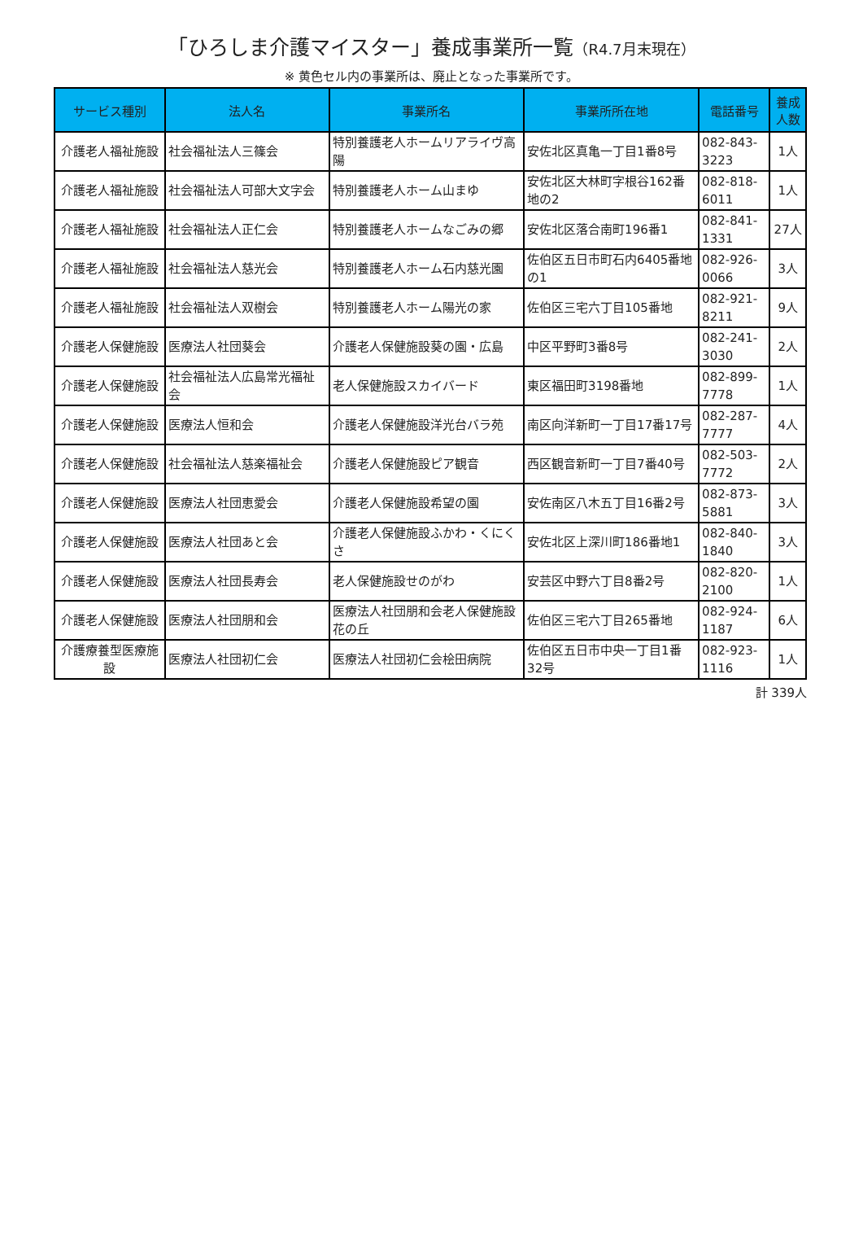「ひろしま介護マイスター」養成事業所一覧（R4.7月末現在）
※ 黄色セル内の事業所は、廃止となった事業所です。
| サービス種別 | 法人名 | 事業所名 | 事業所所在地 | 電話番号 | 養成人数 |
| --- | --- | --- | --- | --- | --- |
| 介護老人福祉施設 | 社会福祉法人三篠会 | 特別養護老人ホームリアライヴ高陽 | 安佐北区真亀一丁目1番8号 | 082-843-3223 | 1人 |
| 介護老人福祉施設 | 社会福祉法人可部大文字会 | 特別養護老人ホーム山まゆ | 安佐北区大林町字根谷162番地の2 | 082-818-6011 | 1人 |
| 介護老人福祉施設 | 社会福祉法人正仁会 | 特別養護老人ホームなごみの郷 | 安佐北区落合南町196番1 | 082-841-1331 | 27人 |
| 介護老人福祉施設 | 社会福祉法人慈光会 | 特別養護老人ホーム石内慈光園 | 佐伯区五日市町石内6405番地の1 | 082-926-0066 | 3人 |
| 介護老人福祉施設 | 社会福祉法人双樹会 | 特別養護老人ホーム陽光の家 | 佐伯区三宅六丁目105番地 | 082-921-8211 | 9人 |
| 介護老人保健施設 | 医療法人社団葵会 | 介護老人保健施設葵の園・広島 | 中区平野町3番8号 | 082-241-3030 | 2人 |
| 介護老人保健施設 | 社会福祉法人広島常光福祉会 | 老人保健施設スカイバード | 東区福田町3198番地 | 082-899-7778 | 1人 |
| 介護老人保健施設 | 医療法人恒和会 | 介護老人保健施設洋光台バラ苑 | 南区向洋新町一丁目17番17号 | 082-287-7777 | 4人 |
| 介護老人保健施設 | 社会福祉法人慈楽福祉会 | 介護老人保健施設ピア観音 | 西区観音新町一丁目7番40号 | 082-503-7772 | 2人 |
| 介護老人保健施設 | 医療法人社団恵愛会 | 介護老人保健施設希望の園 | 安佐南区八木五丁目16番2号 | 082-873-5881 | 3人 |
| 介護老人保健施設 | 医療法人社団あと会 | 介護老人保健施設ふかわ・くにくさ | 安佐北区上深川町186番地1 | 082-840-1840 | 3人 |
| 介護老人保健施設 | 医療法人社団長寿会 | 老人保健施設せのがわ | 安芸区中野六丁目8番2号 | 082-820-2100 | 1人 |
| 介護老人保健施設 | 医療法人社団朋和会 | 医療法人社団朋和会老人保健施設花の丘 | 佐伯区三宅六丁目265番地 | 082-924-1187 | 6人 |
| 介護療養型医療施設 | 医療法人社団初仁会 | 医療法人社団初仁会桧田病院 | 佐伯区五日市中央一丁目1番32号 | 082-923-1116 | 1人 |
計 339人